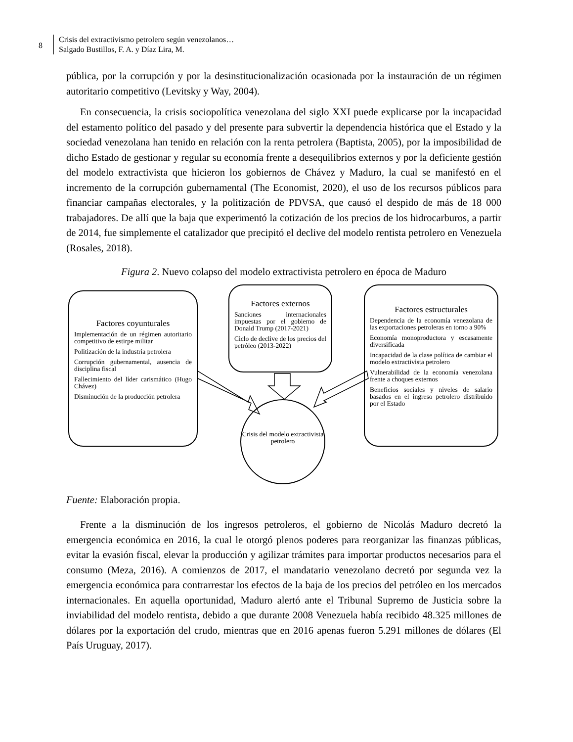8
Crisis del extractivismo petrolero según venezolanos…
Salgado Bustillos, F. A. y Díaz Lira, M.
pública, por la corrupción y por la desinstitucionalización ocasionada por la instauración de un régimen autoritario competitivo (Levitsky y Way, 2004).
En consecuencia, la crisis sociopolítica venezolana del siglo XXI puede explicarse por la incapacidad del estamento político del pasado y del presente para subvertir la dependencia histórica que el Estado y la sociedad venezolana han tenido en relación con la renta petrolera (Baptista, 2005), por la imposibilidad de dicho Estado de gestionar y regular su economía frente a desequilibrios externos y por la deficiente gestión del modelo extractivista que hicieron los gobiernos de Chávez y Maduro, la cual se manifestó en el incremento de la corrupción gubernamental (The Economist, 2020), el uso de los recursos públicos para financiar campañas electorales, y la politización de PDVSA, que causó el despido de más de 18 000 trabajadores. De allí que la baja que experimentó la cotización de los precios de los hidrocarburos, a partir de 2014, fue simplemente el catalizador que precipitó el declive del modelo rentista petrolero en Venezuela (Rosales, 2018).
Figura 2. Nuevo colapso del modelo extractivista petrolero en época de Maduro
Factores coyunturales
Implementación de un régimen autoritario competitivo de estirpe militar
Politización de la industria petrolera
Corrupción gubernamental, ausencia de disciplina fiscal
Fallecimiento del líder carismático (Hugo Chávez)
Disminución de la producción petrolera
Factores externos
Sanciones internacionales impuestas por el gobierno de Donald Trump (2017-2021)
Ciclo de declive de los precios del petróleo (2013-2022)
Factores estructurales
Dependencia de la economía venezolana de las exportaciones petroleras en torno a 90%
Economía monoproductora y escasamente diversificada
Incapacidad de la clase política de cambiar el modelo extractivista petrolero
Vulnerabilidad de la economía venezolana frente a choques externos
Beneficios sociales y niveles de salario basados en el ingreso petrolero distribuido por el Estado
Crisis del modelo extractivista petrolero
Fuente: Elaboración propia.
Frente a la disminución de los ingresos petroleros, el gobierno de Nicolás Maduro decretó la emergencia económica en 2016, la cual le otorgó plenos poderes para reorganizar las finanzas públicas, evitar la evasión fiscal, elevar la producción y agilizar trámites para importar productos necesarios para el consumo (Meza, 2016). A comienzos de 2017, el mandatario venezolano decretó por segunda vez la emergencia económica para contrarrestar los efectos de la baja de los precios del petróleo en los mercados internacionales. En aquella oportunidad, Maduro alertó ante el Tribunal Supremo de Justicia sobre la inviabilidad del modelo rentista, debido a que durante 2008 Venezuela había recibido 48.325 millones de dólares por la exportación del crudo, mientras que en 2016 apenas fueron 5.291 millones de dólares (El País Uruguay, 2017).